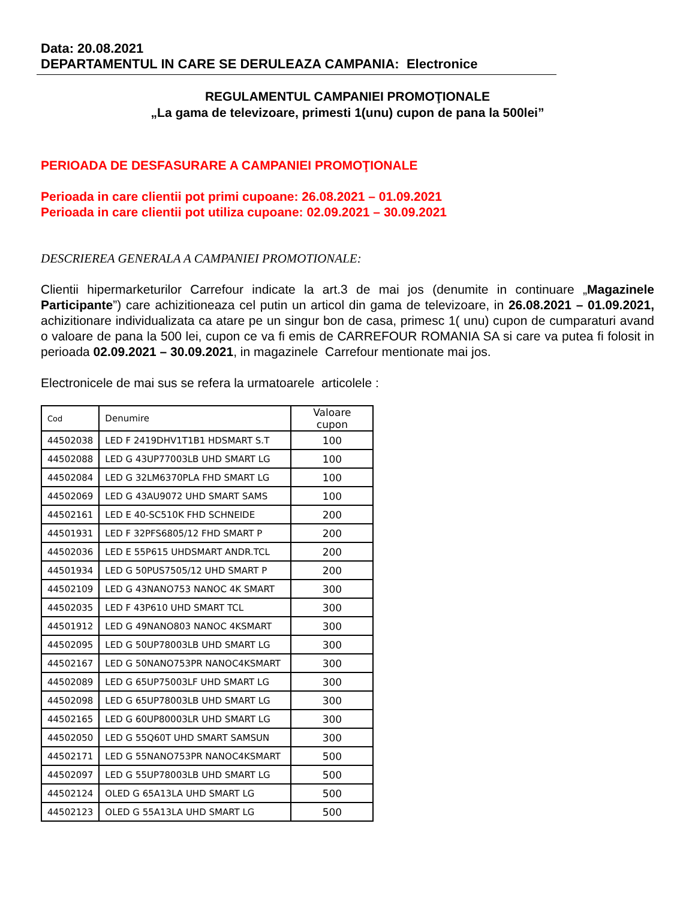Data: 20.08.2021
DEPARTAMENTUL IN CARE SE DERULEAZA CAMPANIA: Electronice
REGULAMENTUL CAMPANIEI PROMOŢIONALE
„La gama de televizoare, primesti 1(unu) cupon de pana la 500lei”
PERIOADA DE DESFASURARE A CAMPANIEI PROMOŢIONALE
Perioada in care clientii pot primi cupoane: 26.08.2021 – 01.09.2021
Perioada in care clientii pot utiliza cupoane: 02.09.2021 – 30.09.2021
DESCRIEREA GENERALA A CAMPANIEI PROMOTIONALE:
Clientii hipermarketurilor Carrefour indicate la art.3 de mai jos (denumite in continuare „Magazinele Participante”) care achizitioneaza cel putin un articol din gama de televizoare, in 26.08.2021 – 01.09.2021, achizitionare individualizata ca atare pe un singur bon de casa, primesc 1( unu) cupon de cumparaturi avand o valoare de pana la 500 lei, cupon ce va fi emis de CARREFOUR ROMANIA SA si care va putea fi folosit in perioada 02.09.2021 – 30.09.2021, in magazinele Carrefour mentionate mai jos.
Electronicele de mai sus se refera la urmatoarele articolele :
| Cod | Denumire | Valoare cupon |
| --- | --- | --- |
| 44502038 | LED F 2419DHV1T1B1 HDSMART S.T | 100 |
| 44502088 | LED G 43UP77003LB UHD SMART LG | 100 |
| 44502084 | LED G 32LM6370PLA FHD SMART LG | 100 |
| 44502069 | LED G 43AU9072 UHD SMART SAMS | 100 |
| 44502161 | LED E 40-SC510K FHD SCHNEIDE | 200 |
| 44501931 | LED F 32PFS6805/12 FHD SMART P | 200 |
| 44502036 | LED E 55P615 UHDSMART ANDR.TCL | 200 |
| 44501934 | LED G 50PUS7505/12 UHD SMART P | 200 |
| 44502109 | LED G 43NANO753 NANOC 4K SMART | 300 |
| 44502035 | LED F 43P610 UHD SMART TCL | 300 |
| 44501912 | LED G 49NANO803 NANOC 4KSMART | 300 |
| 44502095 | LED G 50UP78003LB UHD SMART LG | 300 |
| 44502167 | LED G 50NANO753PR NANOC4KSMART | 300 |
| 44502089 | LED G 65UP75003LF UHD SMART LG | 300 |
| 44502098 | LED G 65UP78003LB UHD SMART LG | 300 |
| 44502165 | LED G 60UP80003LR UHD SMART LG | 300 |
| 44502050 | LED G 55Q60T UHD SMART SAMSUN | 300 |
| 44502171 | LED G 55NANO753PR NANOC4KSMART | 500 |
| 44502097 | LED G 55UP78003LB UHD SMART LG | 500 |
| 44502124 | OLED G 65A13LA UHD SMART LG | 500 |
| 44502123 | OLED G 55A13LA UHD SMART LG | 500 |